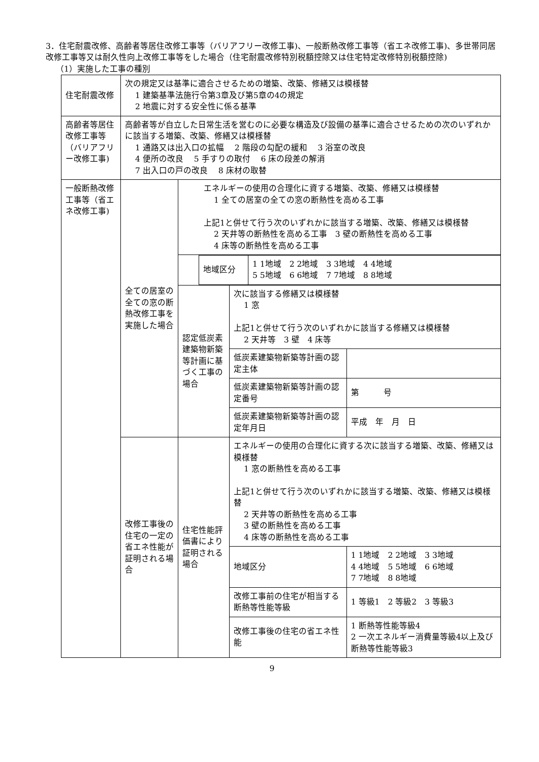3．住宅耐震改修、高齢者等居住改修工事等（バリアフリー改修工事)、一般断熱改修工事等（省エネ改修工事)、多世帯同居改修工事等又は耐久性向上改修工事等をした場合（住宅耐震改修特別税額控除又は住宅特定改修特別税額控除)
（1）実施した工事の種別
| 住宅耐震改修 | 次の規定又は基準に適合させるための増築、改築、修繕又は模様替 1 建築基準法施行令第3章及び第5章の4の規定 2 地震に対する安全性に係る基準 | | | | |
| 高齢者等居住改修工事等（バリアフリー改修工事) | 高齢者等が自立した日常生活を営むのに必要な構造及び設備の基準に適合させるための次のいずれかに該当する増築、改築、修繕又は模様替 1 通路又は出入口の拡幅 2 階段の勾配の緩和 3 浴室の改良 4 便所の改良 5 手すりの取付 6 床の段差の解消 7 出入口の戸の改良 8 床材の取替 | | | | |
| 一般断熱改修工事等（省エネ改修工事) | 全ての居室の全ての窓の断熱改修工事を実施した場合 | エネルギーの使用の合理化に資する増築、改築、修繕又は模様替 1 全ての居室の全ての窓の断熱性を高める工事 上記1と併せて行う次のいずれかに該当する増築、改築、修繕又は模様替 2 天井等の断熱性を高める工事 3 壁の断熱性を高める工事 4 床等の断熱性を高める工事 | | | |
| | | / 地域区分 / 1 1地域 2 2地域 3 3地域 4 4地域 5 5地域 6 6地域 7 7地域 8 8地域 / | | | |
| | | 認定低炭素建築物新築等計画に基づく工事の場合 | 次に該当する修繕又は模様替 1 窓 上記1と併せて行う次のいずれかに該当する修繕又は模様替 2 天井等 3 壁 4 床等 | | |
| | | | 低炭素建築物新築等計画の認定主体 | | |
| | | | 低炭素建築物新築等計画の認定番号 | | 第 号 |
| | | | 低炭素建築物新築等計画の認定年月日 | | 平成 年 月 日 |
| | 改修工事後の住宅の一定の省エネ性能が証明される場合 | 住宅性能評価書により証明される場合 | エネルギーの使用の合理化に資する次に該当する増築、改築、修繕又は模様替 1 窓の断熱性を高める工事 上記1と併せて行う次のいずれかに該当する増築、改築、修繕又は模様替 2 天井等の断熱性を高める工事 3 壁の断熱性を高める工事 4 床等の断熱性を高める工事 | | |
| | | | 地域区分 | 1 1地域 2 2地域 3 3地域 4 4地域 5 5地域 6 6地域 7 7地域 8 8地域 | |
| | | | 改修工事前の住宅が相当する断熱等性能等級 | 1 等級1 2 等級2 3 等級3 | |
| | | | 改修工事後の住宅の省エネ性能 | 1 断熱等性能等級4 2 一次エネルギー消費量等級4以上及び断熱等性能等級3 | |
9